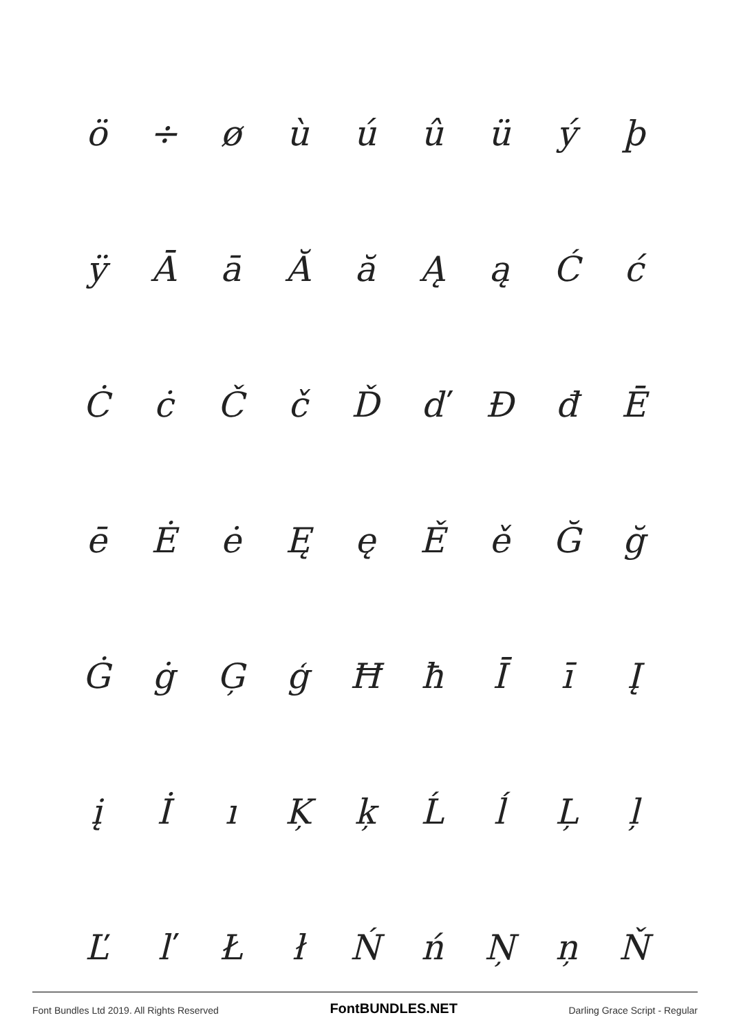ö ÷ øùúûüýþ
ÿĀāĂăĄąĆć
ĊċČčĎďĐđĒ
ēĖėĘęĚěĞğ
ĠġĢģĦħĪīĮ
įİıĶķĹĺĻļ
ĽľŁłŃńŅņŇ
Font Bundles Ltd 2019. All Rights Reserved FontBUNDLES.NET Darling Grace Script - Regular